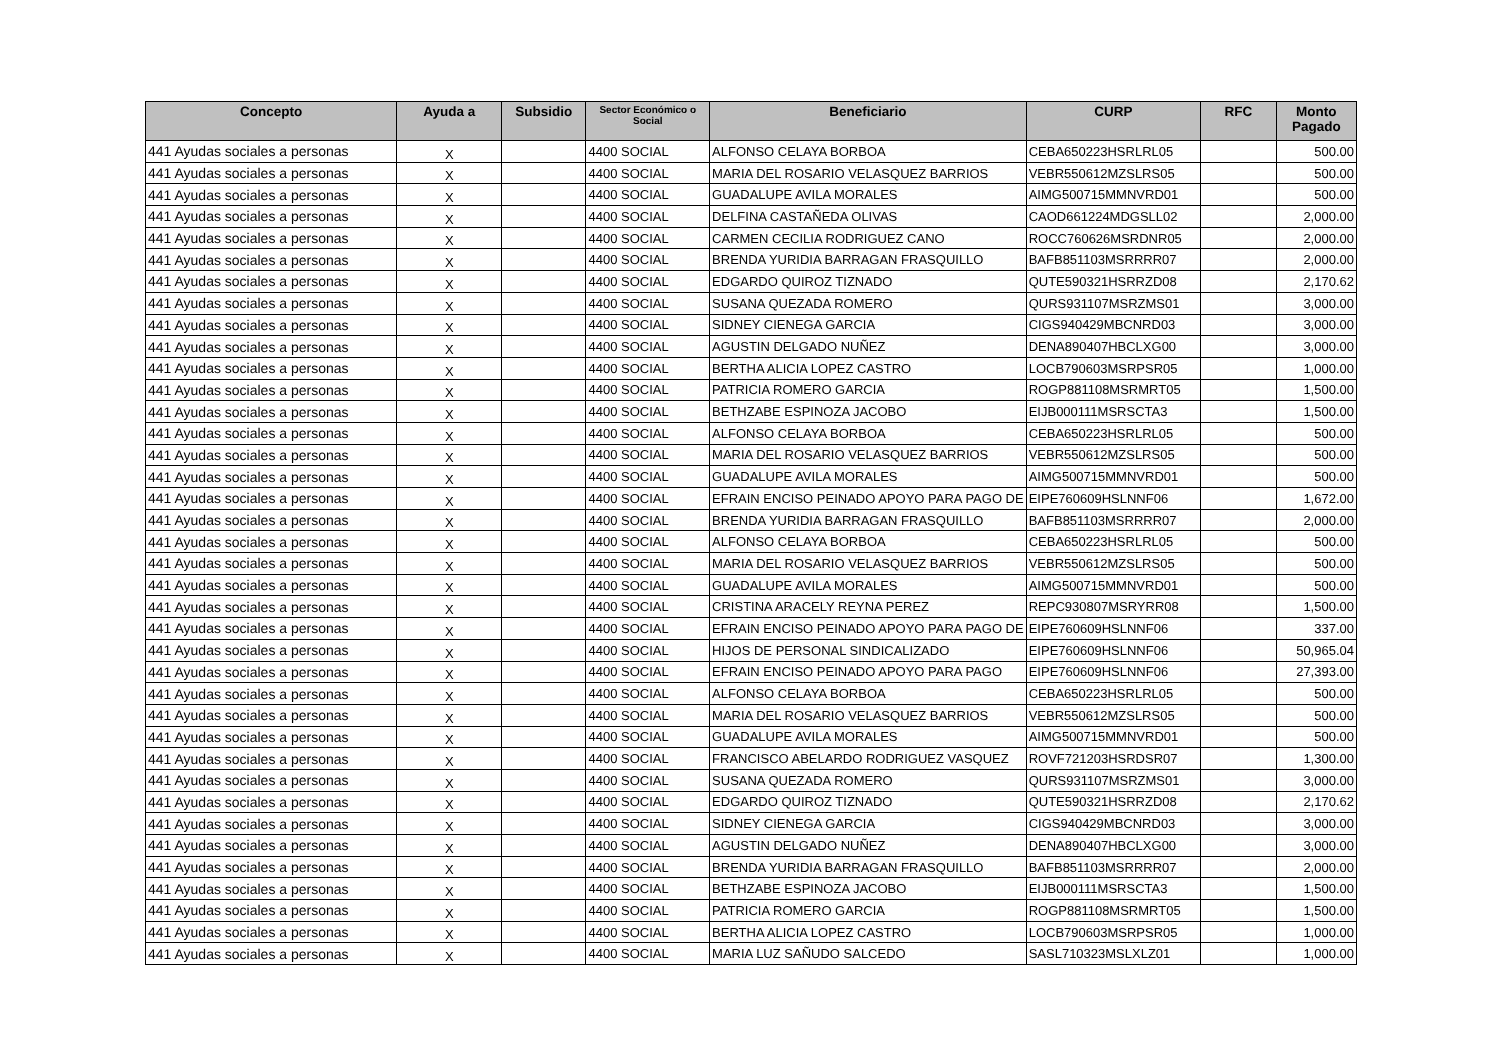| Concepto | Ayuda a | Subsidio | Sector Económico o Social | Beneficiario | CURP | RFC | Monto Pagado |
| --- | --- | --- | --- | --- | --- | --- | --- |
| 441 Ayudas sociales a personas | X | | 4400 SOCIAL | ALFONSO CELAYA BORBOA | CEBA650223HSRLRL05 | | 500.00 |
| 441 Ayudas sociales a personas | X | | 4400 SOCIAL | MARIA DEL ROSARIO VELASQUEZ BARRIOS | VEBR550612MZSLRS05 | | 500.00 |
| 441 Ayudas sociales a personas | X | | 4400 SOCIAL | GUADALUPE AVILA MORALES | AIMG500715MMNVRD01 | | 500.00 |
| 441 Ayudas sociales a personas | X | | 4400 SOCIAL | DELFINA CASTAÑEDA OLIVAS | CAOD661224MDGSLL02 | | 2,000.00 |
| 441 Ayudas sociales a personas | X | | 4400 SOCIAL | CARMEN CECILIA RODRIGUEZ CANO | ROCC760626MSRDNR05 | | 2,000.00 |
| 441 Ayudas sociales a personas | X | | 4400 SOCIAL | BRENDA YURIDIA BARRAGAN FRASQUILLO | BAFB851103MSRRRR07 | | 2,000.00 |
| 441 Ayudas sociales a personas | X | | 4400 SOCIAL | EDGARDO QUIROZ TIZNADO | QUTE590321HSRRZD08 | | 2,170.62 |
| 441 Ayudas sociales a personas | X | | 4400 SOCIAL | SUSANA QUEZADA ROMERO | QURS931107MSRZMS01 | | 3,000.00 |
| 441 Ayudas sociales a personas | X | | 4400 SOCIAL | SIDNEY CIENEGA GARCIA | CIGS940429MBCNRD03 | | 3,000.00 |
| 441 Ayudas sociales a personas | X | | 4400 SOCIAL | AGUSTIN DELGADO NUÑEZ | DENA890407HBCLXG00 | | 3,000.00 |
| 441 Ayudas sociales a personas | X | | 4400 SOCIAL | BERTHA ALICIA LOPEZ CASTRO | LOCB790603MSRPSR05 | | 1,000.00 |
| 441 Ayudas sociales a personas | X | | 4400 SOCIAL | PATRICIA ROMERO GARCIA | ROGP881108MSRMRT05 | | 1,500.00 |
| 441 Ayudas sociales a personas | X | | 4400 SOCIAL | BETHZABE ESPINOZA JACOBO | EIJB000111MSRSCTA3 | | 1,500.00 |
| 441 Ayudas sociales a personas | X | | 4400 SOCIAL | ALFONSO CELAYA BORBOA | CEBA650223HSRLRL05 | | 500.00 |
| 441 Ayudas sociales a personas | X | | 4400 SOCIAL | MARIA DEL ROSARIO VELASQUEZ BARRIOS | VEBR550612MZSLRS05 | | 500.00 |
| 441 Ayudas sociales a personas | X | | 4400 SOCIAL | GUADALUPE AVILA MORALES | AIMG500715MMNVRD01 | | 500.00 |
| 441 Ayudas sociales a personas | X | | 4400 SOCIAL | EFRAIN ENCISO PEINADO APOYO PARA PAGO DE | EIPE760609HSLNNF06 | | 1,672.00 |
| 441 Ayudas sociales a personas | X | | 4400 SOCIAL | BRENDA YURIDIA BARRAGAN FRASQUILLO | BAFB851103MSRRRR07 | | 2,000.00 |
| 441 Ayudas sociales a personas | X | | 4400 SOCIAL | ALFONSO CELAYA BORBOA | CEBA650223HSRLRL05 | | 500.00 |
| 441 Ayudas sociales a personas | X | | 4400 SOCIAL | MARIA DEL ROSARIO VELASQUEZ BARRIOS | VEBR550612MZSLRS05 | | 500.00 |
| 441 Ayudas sociales a personas | X | | 4400 SOCIAL | GUADALUPE AVILA MORALES | AIMG500715MMNVRD01 | | 500.00 |
| 441 Ayudas sociales a personas | X | | 4400 SOCIAL | CRISTINA ARACELY REYNA PEREZ | REPC930807MSRYRR08 | | 1,500.00 |
| 441 Ayudas sociales a personas | X | | 4400 SOCIAL | EFRAIN ENCISO PEINADO APOYO PARA PAGO DE | EIPE760609HSLNNF06 | | 337.00 |
| 441 Ayudas sociales a personas | X | | 4400 SOCIAL | HIJOS DE PERSONAL SINDICALIZADO | EIPE760609HSLNNF06 | | 50,965.04 |
| 441 Ayudas sociales a personas | X | | 4400 SOCIAL | EFRAIN ENCISO PEINADO APOYO PARA PAGO | EIPE760609HSLNNF06 | | 27,393.00 |
| 441 Ayudas sociales a personas | X | | 4400 SOCIAL | ALFONSO CELAYA BORBOA | CEBA650223HSRLRL05 | | 500.00 |
| 441 Ayudas sociales a personas | X | | 4400 SOCIAL | MARIA DEL ROSARIO VELASQUEZ BARRIOS | VEBR550612MZSLRS05 | | 500.00 |
| 441 Ayudas sociales a personas | X | | 4400 SOCIAL | GUADALUPE AVILA MORALES | AIMG500715MMNVRD01 | | 500.00 |
| 441 Ayudas sociales a personas | X | | 4400 SOCIAL | FRANCISCO ABELARDO RODRIGUEZ VASQUEZ | ROVF721203HSRDSR07 | | 1,300.00 |
| 441 Ayudas sociales a personas | X | | 4400 SOCIAL | SUSANA QUEZADA ROMERO | QURS931107MSRZMS01 | | 3,000.00 |
| 441 Ayudas sociales a personas | X | | 4400 SOCIAL | EDGARDO QUIROZ TIZNADO | QUTE590321HSRRZD08 | | 2,170.62 |
| 441 Ayudas sociales a personas | X | | 4400 SOCIAL | SIDNEY CIENEGA GARCIA | CIGS940429MBCNRD03 | | 3,000.00 |
| 441 Ayudas sociales a personas | X | | 4400 SOCIAL | AGUSTIN DELGADO NUÑEZ | DENA890407HBCLXG00 | | 3,000.00 |
| 441 Ayudas sociales a personas | X | | 4400 SOCIAL | BRENDA YURIDIA BARRAGAN FRASQUILLO | BAFB851103MSRRRR07 | | 2,000.00 |
| 441 Ayudas sociales a personas | X | | 4400 SOCIAL | BETHZABE ESPINOZA JACOBO | EIJB000111MSRSCTA3 | | 1,500.00 |
| 441 Ayudas sociales a personas | X | | 4400 SOCIAL | PATRICIA ROMERO GARCIA | ROGP881108MSRMRT05 | | 1,500.00 |
| 441 Ayudas sociales a personas | X | | 4400 SOCIAL | BERTHA ALICIA LOPEZ CASTRO | LOCB790603MSRPSR05 | | 1,000.00 |
| 441 Ayudas sociales a personas | X | | 4400 SOCIAL | MARIA LUZ SAÑUDO SALCEDO | SASL710323MSLXLZ01 | | 1,000.00 |